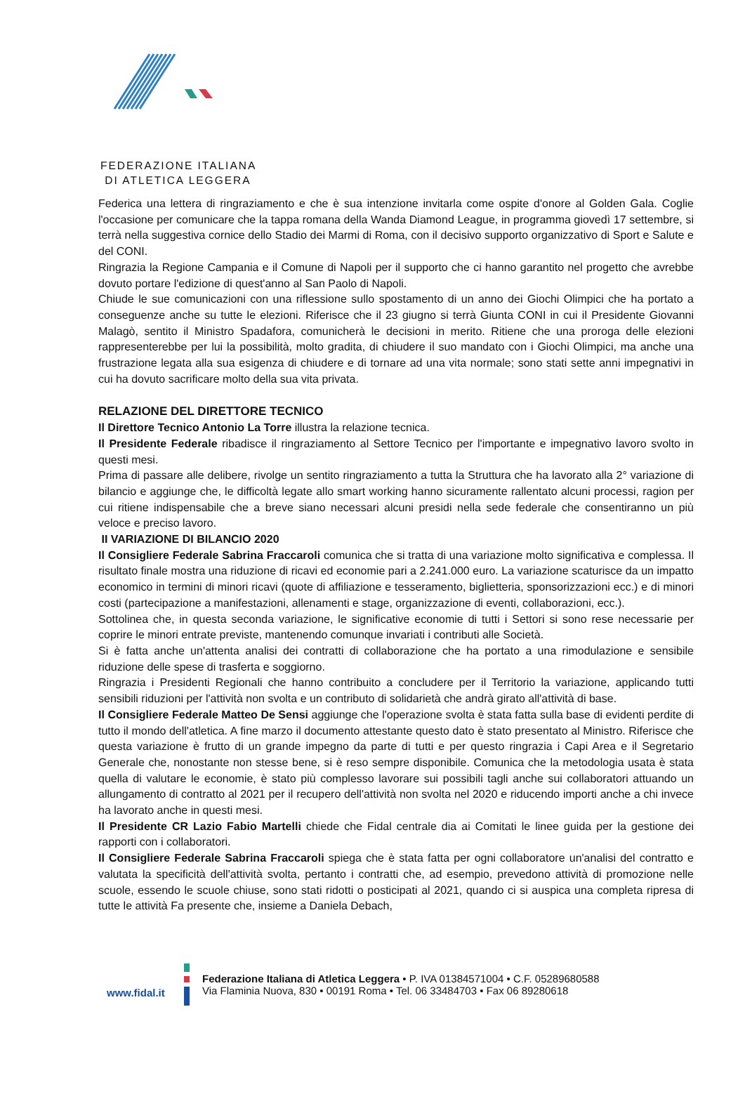FEDERAZIONE ITALIANA
DI ATLETICA LEGGERA
Federica una lettera di ringraziamento e che è sua intenzione invitarla come ospite d'onore al Golden Gala. Coglie l'occasione per comunicare che la tappa romana della Wanda Diamond League, in programma giovedì 17 settembre, si terrà nella suggestiva cornice dello Stadio dei Marmi di Roma, con il decisivo supporto organizzativo di Sport e Salute e del CONI.
Ringrazia la Regione Campania e il Comune di Napoli per il supporto che ci hanno garantito nel progetto che avrebbe dovuto portare l'edizione di quest'anno al San Paolo di Napoli.
Chiude le sue comunicazioni con una riflessione sullo spostamento di un anno dei Giochi Olimpici che ha portato a conseguenze anche su tutte le elezioni. Riferisce che il 23 giugno si terrà Giunta CONI in cui il Presidente Giovanni Malagò, sentito il Ministro Spadafora, comunicherà le decisioni in merito. Ritiene che una proroga delle elezioni rappresenterebbe per lui la possibilità, molto gradita, di chiudere il suo mandato con i Giochi Olimpici, ma anche una frustrazione legata alla sua esigenza di chiudere e di tornare ad una vita normale; sono stati sette anni impegnativi in cui ha dovuto sacrificare molto della sua vita privata.
RELAZIONE DEL DIRETTORE TECNICO
Il Direttore Tecnico Antonio La Torre illustra la relazione tecnica.
Il Presidente Federale ribadisce il ringraziamento al Settore Tecnico per l'importante e impegnativo lavoro svolto in questi mesi.
Prima di passare alle delibere, rivolge un sentito ringraziamento a tutta la Struttura che ha lavorato alla 2° variazione di bilancio e aggiunge che, le difficoltà legate allo smart working hanno sicuramente rallentato alcuni processi, ragion per cui ritiene indispensabile che a breve siano necessari alcuni presidi nella sede federale che consentiranno un più veloce e preciso lavoro.
II VARIAZIONE DI BILANCIO 2020
Il Consigliere Federale Sabrina Fraccaroli comunica che si tratta di una variazione molto significativa e complessa. Il risultato finale mostra una riduzione di ricavi ed economie pari a 2.241.000 euro. La variazione scaturisce da un impatto economico in termini di minori ricavi (quote di affiliazione e tesseramento, biglietteria, sponsorizzazioni ecc.) e di minori costi (partecipazione a manifestazioni, allenamenti e stage, organizzazione di eventi, collaborazioni, ecc.).
Sottolinea che, in questa seconda variazione, le significative economie di tutti i Settori si sono rese necessarie per coprire le minori entrate previste, mantenendo comunque invariati i contributi alle Società.
Si è fatta anche un'attenta analisi dei contratti di collaborazione che ha portato a una rimodulazione e sensibile riduzione delle spese di trasferta e soggiorno.
Ringrazia i Presidenti Regionali che hanno contribuito a concludere per il Territorio la variazione, applicando tutti sensibili riduzioni per l'attività non svolta e un contributo di solidarietà che andrà girato all'attività di base.
Il Consigliere Federale Matteo De Sensi aggiunge che l'operazione svolta è stata fatta sulla base di evidenti perdite di tutto il mondo dell'atletica. A fine marzo il documento attestante questo dato è stato presentato al Ministro. Riferisce che questa variazione è frutto di un grande impegno da parte di tutti e per questo ringrazia i Capi Area e il Segretario Generale che, nonostante non stesse bene, si è reso sempre disponibile. Comunica che la metodologia usata è stata quella di valutare le economie, è stato più complesso lavorare sui possibili tagli anche sui collaboratori attuando un allungamento di contratto al 2021 per il recupero dell'attività non svolta nel 2020 e riducendo importi anche a chi invece ha lavorato anche in questi mesi.
Il Presidente CR Lazio Fabio Martelli chiede che Fidal centrale dia ai Comitati le linee guida per la gestione dei rapporti con i collaboratori.
Il Consigliere Federale Sabrina Fraccaroli spiega che è stata fatta per ogni collaboratore un'analisi del contratto e valutata la specificità dell'attività svolta, pertanto i contratti che, ad esempio, prevedono attività di promozione nelle scuole, essendo le scuole chiuse, sono stati ridotti o posticipati al 2021, quando ci si auspica una completa ripresa di tutte le attività Fa presente che, insieme a Daniela Debach,
www.fidal.it
Federazione Italiana di Atletica Leggera • P. IVA 01384571004 • C.F. 05289680588
Via Flaminia Nuova, 830 • 00191 Roma • Tel. 06 33484703 • Fax 06 89280618